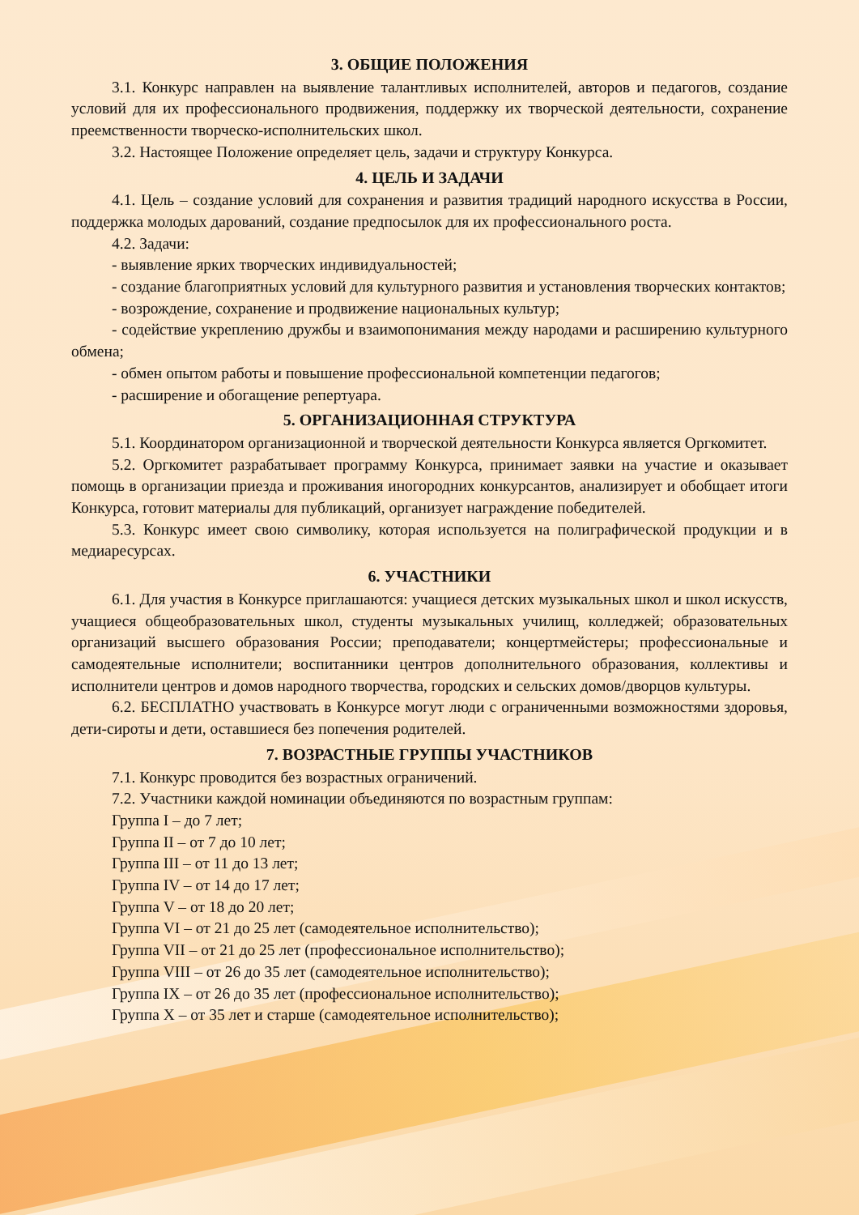3. ОБЩИЕ ПОЛОЖЕНИЯ
3.1. Конкурс направлен на выявление талантливых исполнителей, авторов и педагогов, создание условий для их профессионального продвижения, поддержку их творческой деятельности, сохранение преемственности творческо-исполнительских школ.
3.2. Настоящее Положение определяет цель, задачи и структуру Конкурса.
4. ЦЕЛЬ И ЗАДАЧИ
4.1. Цель – создание условий для сохранения и развития традиций народного искусства в России, поддержка молодых дарований, создание предпосылок для их профессионального роста.
4.2. Задачи:
- выявление ярких творческих индивидуальностей;
- создание благоприятных условий для культурного развития и установления творческих контактов;
- возрождение, сохранение и продвижение национальных культур;
- содействие укреплению дружбы и взаимопонимания между народами и расширению культурного обмена;
- обмен опытом работы и повышение профессиональной компетенции педагогов;
- расширение и обогащение репертуара.
5. ОРГАНИЗАЦИОННАЯ СТРУКТУРА
5.1. Координатором организационной и творческой деятельности Конкурса является Оргкомитет.
5.2. Оргкомитет разрабатывает программу Конкурса, принимает заявки на участие и оказывает помощь в организации приезда и проживания иногородних конкурсантов, анализирует и обобщает итоги Конкурса, готовит материалы для публикаций, организует награждение победителей.
5.3. Конкурс имеет свою символику, которая используется на полиграфической продукции и в медиаресурсах.
6. УЧАСТНИКИ
6.1. Для участия в Конкурсе приглашаются: учащиеся детских музыкальных школ и школ искусств, учащиеся общеобразовательных школ, студенты музыкальных училищ, колледжей; образовательных организаций высшего образования России; преподаватели; концертмейстеры; профессиональные и самодеятельные исполнители; воспитанники центров дополнительного образования, коллективы и исполнители центров и домов народного творчества, городских и сельских домов/дворцов культуры.
6.2. БЕСПЛАТНО участвовать в Конкурсе могут люди с ограниченными возможностями здоровья, дети-сироты и дети, оставшиеся без попечения родителей.
7. ВОЗРАСТНЫЕ ГРУППЫ УЧАСТНИКОВ
7.1. Конкурс проводится без возрастных ограничений.
7.2. Участники каждой номинации объединяются по возрастным группам:
Группа I – до 7 лет;
Группа II – от 7 до 10 лет;
Группа III – от 11 до 13 лет;
Группа IV – от 14 до 17 лет;
Группа V – от 18 до 20 лет;
Группа VI – от 21 до 25 лет (самодеятельное исполнительство);
Группа VII – от 21 до 25 лет (профессиональное исполнительство);
Группа VIII – от 26 до 35 лет (самодеятельное исполнительство);
Группа IX – от 26 до 35 лет (профессиональное исполнительство);
Группа X – от 35 лет и старше (самодеятельное исполнительство);